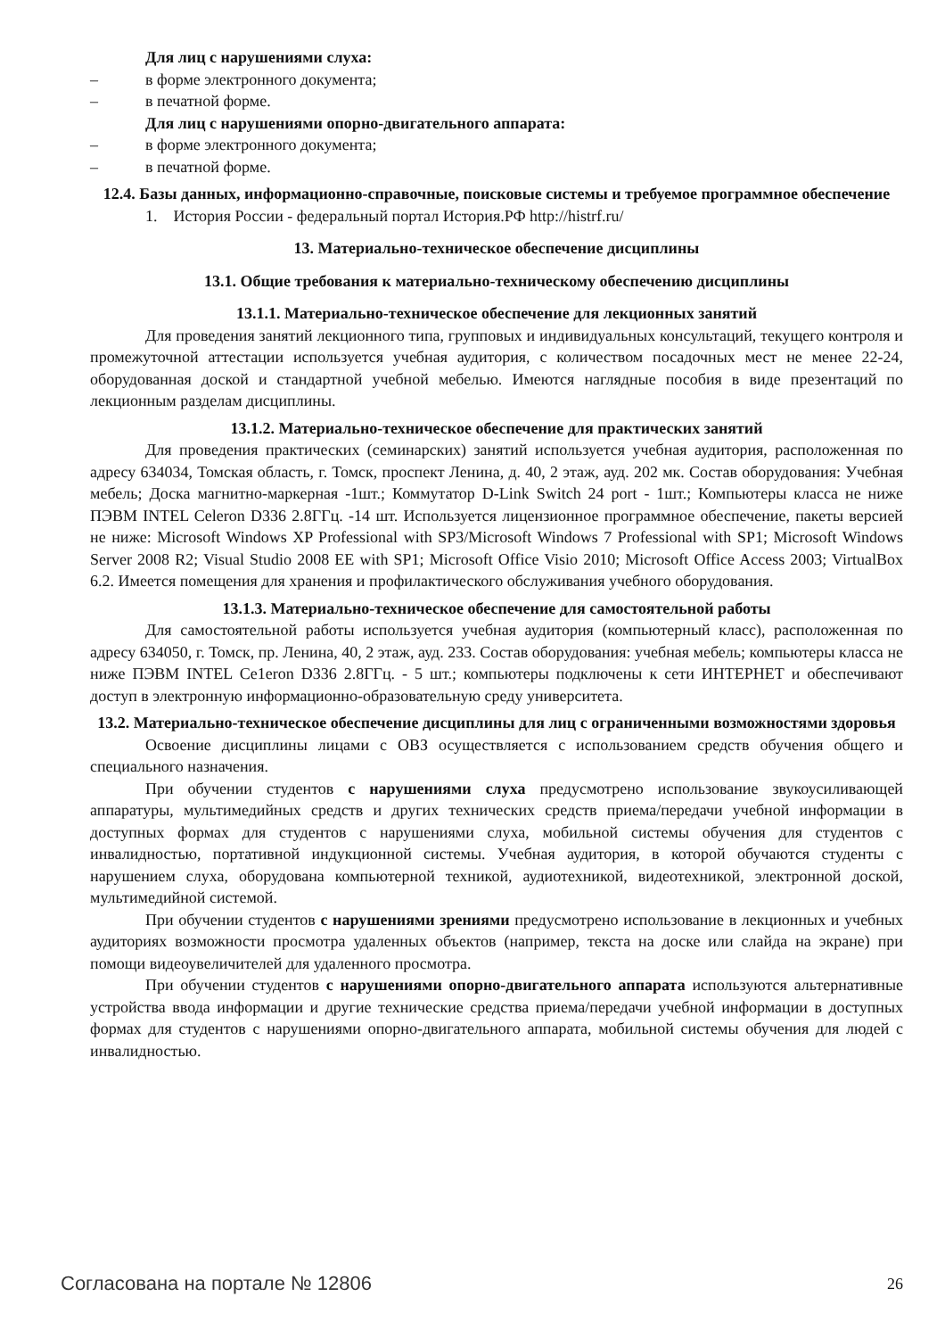Для лиц с нарушениями слуха:
– в форме электронного документа;
– в печатной форме.
Для лиц с нарушениями опорно-двигательного аппарата:
– в форме электронного документа;
– в печатной форме.
12.4. Базы данных, информационно-справочные, поисковые системы и требуемое программное обеспечение
1. История России - федеральный портал История.РФ http://histrf.ru/
13. Материально-техническое обеспечение дисциплины
13.1. Общие требования к материально-техническому обеспечению дисциплины
13.1.1. Материально-техническое обеспечение для лекционных занятий
Для проведения занятий лекционного типа, групповых и индивидуальных консультаций, текущего контроля и промежуточной аттестации используется учебная аудитория, с количеством посадочных мест не менее 22-24, оборудованная доской и стандартной учебной мебелью. Имеются наглядные пособия в виде презентаций по лекционным разделам дисциплины.
13.1.2. Материально-техническое обеспечение для практических занятий
Для проведения практических (семинарских) занятий используется учебная аудитория, расположенная по адресу 634034, Томская область, г. Томск, проспект Ленина, д. 40, 2 этаж, ауд. 202 мк. Состав оборудования: Учебная мебель; Доска магнитно-маркерная -1шт.; Коммутатор D-Link Switch 24 port - 1шт.; Компьютеры класса не ниже ПЭВМ INTEL Celeron D336 2.8ГГц. -14 шт. Используется лицензионное программное обеспечение, пакеты версией не ниже: Microsoft Windows XP Professional with SP3/Microsoft Windows 7 Professional with SP1; Microsoft Windows Server 2008 R2; Visual Studio 2008 EE with SP1; Microsoft Office Visio 2010; Microsoft Office Access 2003; VirtualBox 6.2. Имеется помещения для хранения и профилактического обслуживания учебного оборудования.
13.1.3. Материально-техническое обеспечение для самостоятельной работы
Для самостоятельной работы используется учебная аудитория (компьютерный класс), расположенная по адресу 634050, г. Томск, пр. Ленина, 40, 2 этаж, ауд. 233. Состав оборудования: учебная мебель; компьютеры класса не ниже ПЭВМ INTEL Ce1eron D336 2.8ГГц. - 5 шт.; компьютеры подключены к сети ИНТЕРНЕТ и обеспечивают доступ в электронную информационно-образовательную среду университета.
13.2. Материально-техническое обеспечение дисциплины для лиц с ограниченными возможностями здоровья
Освоение дисциплины лицами с ОВЗ осуществляется с использованием средств обучения общего и специального назначения.
При обучении студентов с нарушениями слуха предусмотрено использование звукоусиливающей аппаратуры, мультимедийных средств и других технических средств приема/передачи учебной информации в доступных формах для студентов с нарушениями слуха, мобильной системы обучения для студентов с инвалидностью, портативной индукционной системы. Учебная аудитория, в которой обучаются студенты с нарушением слуха, оборудована компьютерной техникой, аудиотехникой, видеотехникой, электронной доской, мультимедийной системой.
При обучении студентов с нарушениями зрениями предусмотрено использование в лекционных и учебных аудиториях возможности просмотра удаленных объектов (например, текста на доске или слайда на экране) при помощи видеоувеличителей для удаленного просмотра.
При обучении студентов с нарушениями опорно-двигательного аппарата используются альтернативные устройства ввода информации и другие технические средства приема/передачи учебной информации в доступных формах для студентов с нарушениями опорно-двигательного аппарата, мобильной системы обучения для людей с инвалидностью.
Согласована на портале № 12806 26